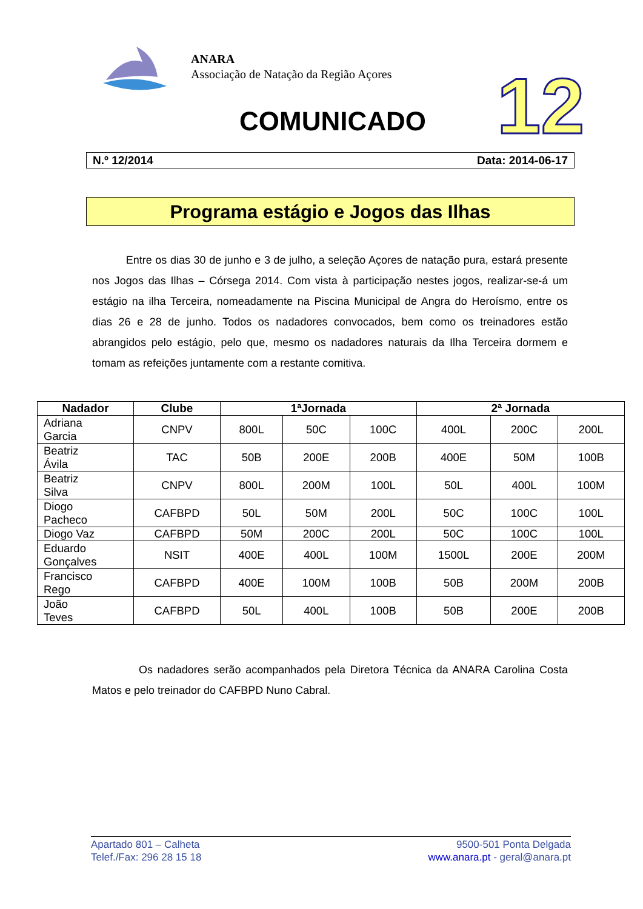ANARA
Associação de Natação da Região Açores
COMUNICADO 12
N.º 12/2014 Data: 2014-06-17
Programa estágio e Jogos das Ilhas
Entre os dias 30 de junho e 3 de julho, a seleção Açores de natação pura, estará presente nos Jogos das Ilhas – Córsega 2014. Com vista à participação nestes jogos, realizar-se-á um estágio na ilha Terceira, nomeadamente na Piscina Municipal de Angra do Heroísmo, entre os dias 26 e 28 de junho. Todos os nadadores convocados, bem como os treinadores estão abrangidos pelo estágio, pelo que, mesmo os nadadores naturais da Ilha Terceira dormem e tomam as refeições juntamente com a restante comitiva.
| Nadador | Clube | 1ªJornada | | | 2ª Jornada | | |
| --- | --- | --- | --- | --- | --- | --- | --- |
| Adriana Garcia | CNPV | 800L | 50C | 100C | 400L | 200C | 200L |
| Beatriz Ávila | TAC | 50B | 200E | 200B | 400E | 50M | 100B |
| Beatriz Silva | CNPV | 800L | 200M | 100L | 50L | 400L | 100M |
| Diogo Pacheco | CAFBPD | 50L | 50M | 200L | 50C | 100C | 100L |
| Diogo Vaz | CAFBPD | 50M | 200C | 200L | 50C | 100C | 100L |
| Eduardo Gonçalves | NSIT | 400E | 400L | 100M | 1500L | 200E | 200M |
| Francisco Rego | CAFBPD | 400E | 100M | 100B | 50B | 200M | 200B |
| João Teves | CAFBPD | 50L | 400L | 100B | 50B | 200E | 200B |
Os nadadores serão acompanhados pela Diretora Técnica da ANARA Carolina Costa Matos e pelo treinador do CAFBPD Nuno Cabral.
Apartado 801 – Calheta
Telef./Fax: 296 28 15 18
9500-501 Ponta Delgada
www.anara.pt - geral@anara.pt